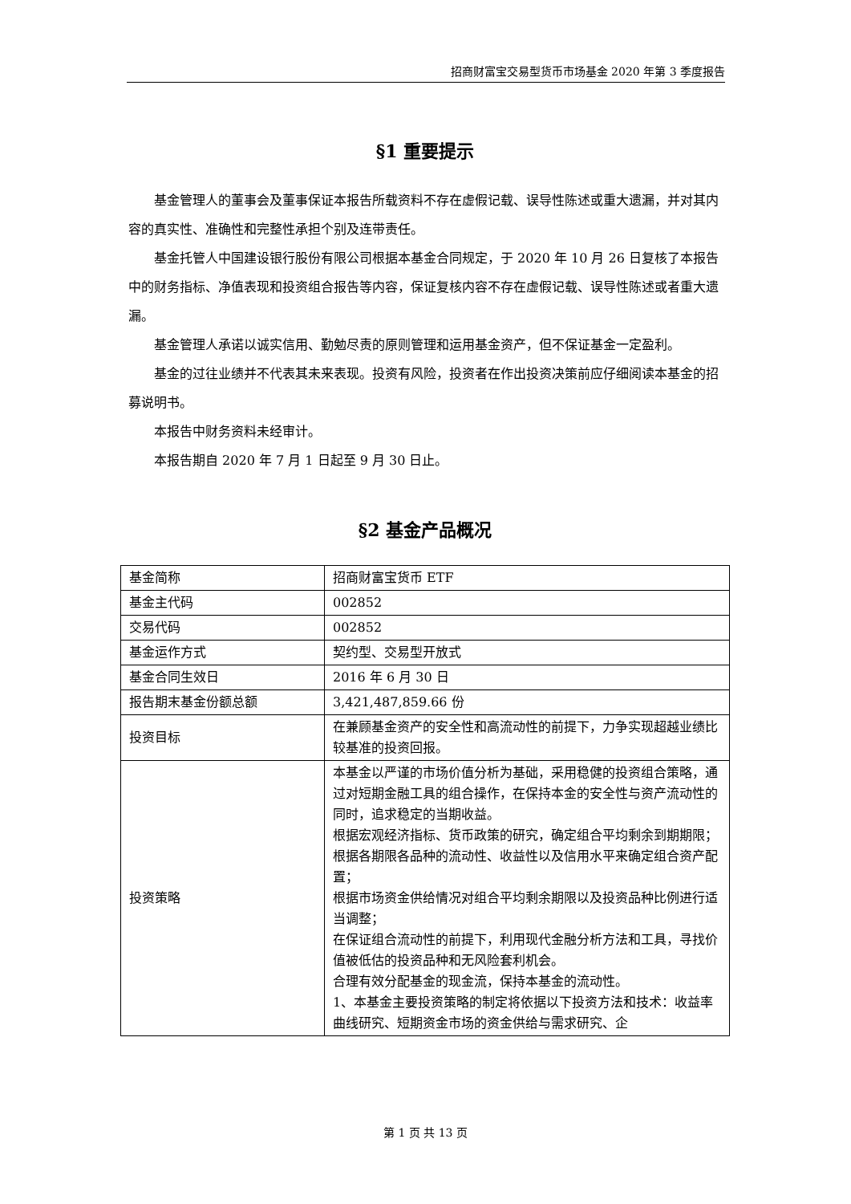招商财富宝交易型货币市场基金 2020 年第 3 季度报告
§1 重要提示
基金管理人的董事会及董事保证本报告所载资料不存在虚假记载、误导性陈述或重大遗漏，并对其内容的真实性、准确性和完整性承担个别及连带责任。
基金托管人中国建设银行股份有限公司根据本基金合同规定，于 2020 年 10 月 26 日复核了本报告中的财务指标、净值表现和投资组合报告等内容，保证复核内容不存在虚假记载、误导性陈述或者重大遗漏。
基金管理人承诺以诚实信用、勤勉尽责的原则管理和运用基金资产，但不保证基金一定盈利。
基金的过往业绩并不代表其未来表现。投资有风险，投资者在作出投资决策前应仔细阅读本基金的招募说明书。
本报告中财务资料未经审计。
本报告期自 2020 年 7 月 1 日起至 9 月 30 日止。
§2 基金产品概况
| 基金简称 | 招商财富宝货币 ETF |
| 基金主代码 | 002852 |
| 交易代码 | 002852 |
| 基金运作方式 | 契约型、交易型开放式 |
| 基金合同生效日 | 2016 年 6 月 30 日 |
| 报告期末基金份额总额 | 3,421,487,859.66 份 |
| 投资目标 | 在兼顾基金资产的安全性和高流动性的前提下，力争实现超越业绩比较基准的投资回报。 |
| 投资策略 | 本基金以严谨的市场价值分析为基础，采用稳健的投资组合策略，通过对短期金融工具的组合操作，在保持本金的安全性与资产流动性的同时，追求稳定的当期收益。 根据宏观经济指标、货币政策的研究，确定组合平均剩余到期期限； 根据各期限各品种的流动性、收益性以及信用水平来确定组合资产配置； 根据市场资金供给情况对组合平均剩余期限以及投资品种比例进行适当调整； 在保证组合流动性的前提下，利用现代金融分析方法和工具，寻找价值被低估的投资品种和无风险套利机会。 合理有效分配基金的现金流，保持本基金的流动性。 1、本基金主要投资策略的制定将依据以下投资方法和技术：收益率曲线研究、短期资金市场的资金供给与需求研究、企 |
第 1 页 共 13 页